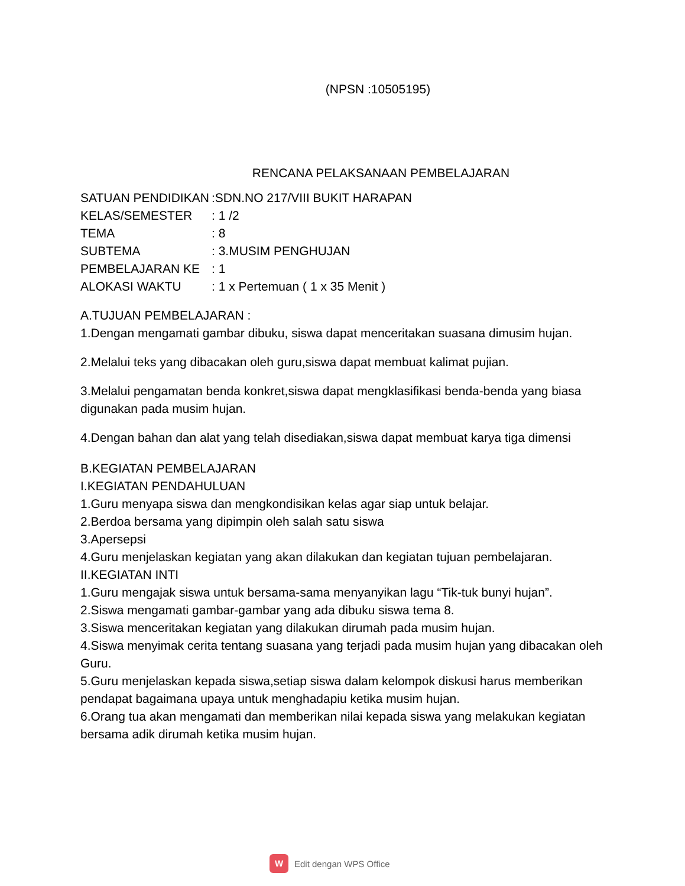(NPSN :10505195)
RENCANA PELAKSANAAN PEMBELAJARAN
| SATUAN PENDIDIKAN | :SDN.NO 217/VIII BUKIT HARAPAN |
| KELAS/SEMESTER | : 1 /2 |
| TEMA | : 8 |
| SUBTEMA | : 3.MUSIM PENGHUJAN |
| PEMBELAJARAN KE | : 1 |
| ALOKASI WAKTU | : 1 x Pertemuan ( 1 x 35 Menit ) |
A.TUJUAN PEMBELAJARAN :
1.Dengan mengamati gambar dibuku, siswa dapat menceritakan suasana dimusim hujan.
2.Melalui teks yang dibacakan oleh guru,siswa dapat membuat kalimat pujian.
3.Melalui pengamatan benda konkret,siswa dapat mengklasifikasi benda-benda yang biasa digunakan pada musim hujan.
4.Dengan bahan dan alat yang telah disediakan,siswa dapat membuat karya tiga dimensi
B.KEGIATAN PEMBELAJARAN
I.KEGIATAN PENDAHULUAN
1.Guru menyapa siswa dan mengkondisikan kelas agar siap untuk belajar.
2.Berdoa bersama yang dipimpin oleh salah satu siswa
3.Apersepsi
4.Guru menjelaskan kegiatan yang akan dilakukan dan kegiatan tujuan pembelajaran.
II.KEGIATAN INTI
1.Guru mengajak siswa untuk bersama-sama menyanyikan lagu “Tik-tuk bunyi hujan”.
2.Siswa mengamati gambar-gambar yang ada dibuku siswa tema 8.
3.Siswa menceritakan kegiatan yang dilakukan dirumah pada musim hujan.
4.Siswa menyimak cerita tentang suasana yang terjadi pada musim hujan yang dibacakan oleh Guru.
5.Guru menjelaskan kepada siswa,setiap siswa dalam kelompok diskusi harus memberikan pendapat bagaimana upaya untuk menghadapiu ketika musim hujan.
6.Orang tua akan mengamati dan memberikan nilai kepada siswa yang melakukan kegiatan bersama adik dirumah ketika musim hujan.
W
Edit dengan WPS Office